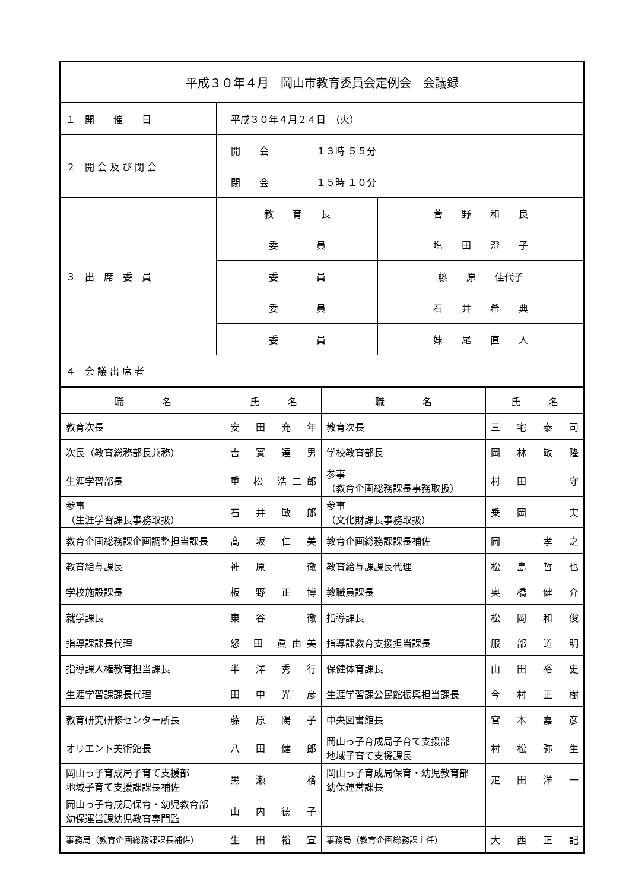| 平成３０年４月 岡山市教育委員会定例会 会議録 | | |
| １ 開 催 日 | 平成３０年４月２４日 （火） | |
| ２ 開 会 及 び 閉 会 | 開 会 １３時 ５５分 | |
| | 閉 会 １５時 １０分 | |
| ３ 出 席 委 員 | 教 育 長 | 菅 野 和 良 |
| | 委 員 | 塩 田 澄 子 |
| | 委 員 | 藤 原 佳代子 |
| | 委 員 | 石 井 希 典 |
| | 委 員 | 妹 尾 直 人 |
| ４ 会 議 出 席 者 | | |
| 職 名 | 氏 名 | 職 名 | 氏 名 |
| --- | --- | --- | --- |
| 教育次長 | 安 田 充 年 | 教育次長 | 三 宅 泰 司 |
| 次長（教育総務部長兼務） | 吉 實 達 男 | 学校教育部長 | 岡 林 敏 隆 |
| 生涯学習部長 | 重 松 浩二郎 | 参事 （教育企画総務課長事務取扱） | 村 田 守 |
| 参事 （生涯学習課長事務取扱） | 石 井 敏 郎 | 参事 （文化財課長事務取扱） | 乗 岡 実 |
| 教育企画総務課企画調整担当課長 | 髙 坂 仁 美 | 教育企画総務課課長補佐 | 岡 孝 之 |
| 教育給与課長 | 神 原 徹 | 教育給与課課長代理 | 松 島 哲 也 |
| 学校施設課長 | 板 野 正 博 | 教職員課長 | 奥 橋 健 介 |
| 就学課長 | 東 谷 徹 | 指導課長 | 松 岡 和 俊 |
| 指導課課長代理 | 怒 田 眞由美 | 指導課教育支援担当課長 | 服 部 道 明 |
| 指導課人権教育担当課長 | 半 澤 秀 行 | 保健体育課長 | 山 田 裕 史 |
| 生涯学習課課長代理 | 田 中 光 彦 | 生涯学習課公民館振興担当課長 | 今 村 正 樹 |
| 教育研究研修センター所長 | 藤 原 陽 子 | 中央図書館長 | 宮 本 嘉 彦 |
| オリエント美術館長 | 八 田 健 郎 | 岡山っ子育成局子育て支援部 地域子育て支援課長 | 村 松 弥 生 |
| 岡山っ子育成局子育て支援部 地域子育て支援課課長補佐 | 黒 瀬 格 | 岡山っ子育成局保育・幼児教育部 幼保運営課長 | 疋 田 洋 一 |
| 岡山っ子育成局保育・幼児教育部 幼保運営課幼児教育専門監 | 山 内 徳 子 | | |
| 事務局（教育企画総務課課長補佐） | 生 田 裕 宣 | 事務局（教育企画総務課主任） | 大 西 正 記 |